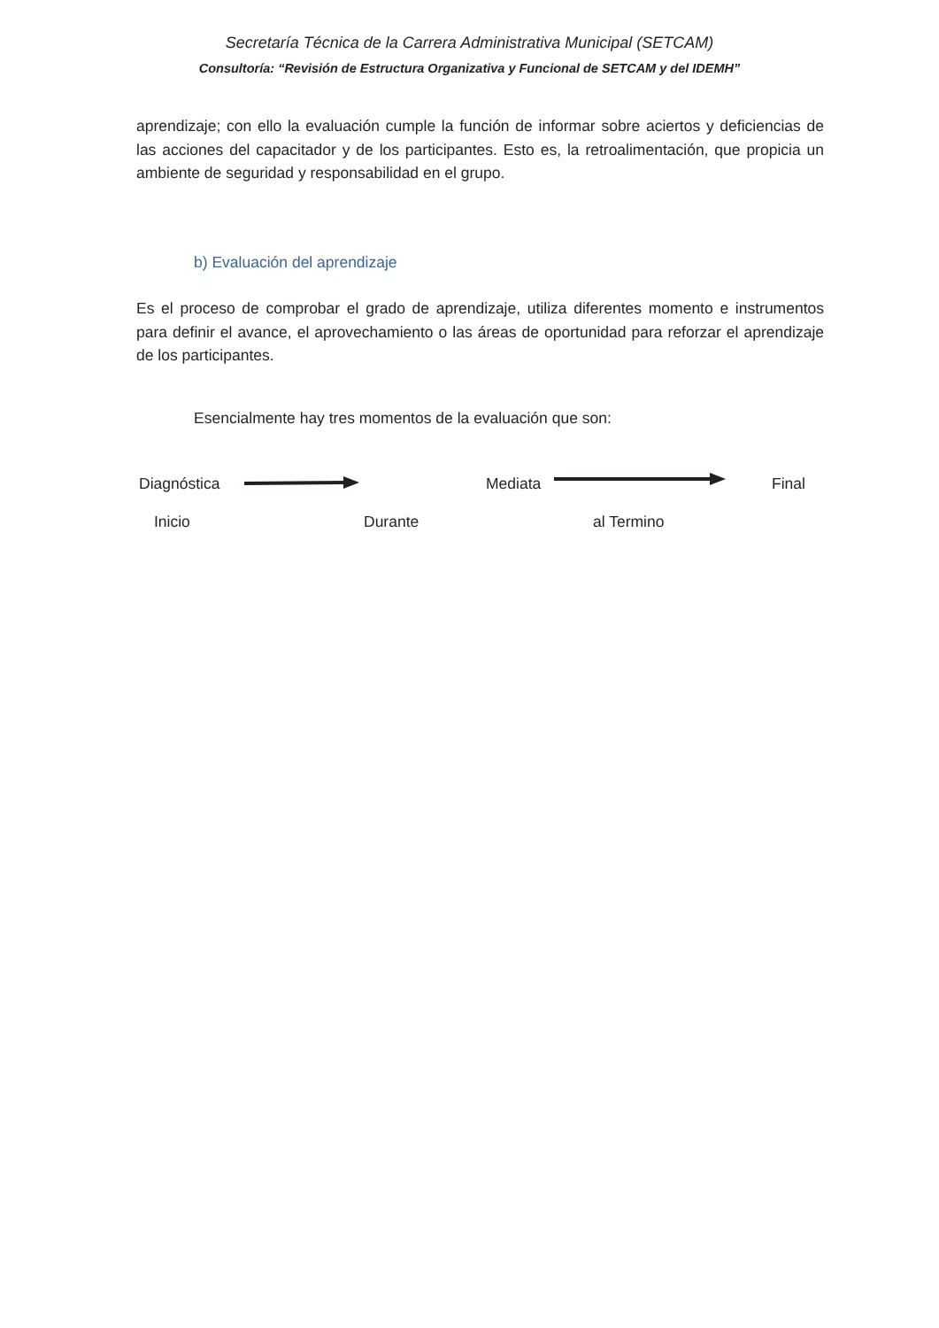Secretaría Técnica de la Carrera Administrativa Municipal (SETCAM)
Consultoría: “Revisión de Estructura Organizativa y Funcional de SETCAM y del IDEMH”
aprendizaje; con ello la evaluación cumple la función de informar sobre aciertos y deficiencias de las acciones del capacitador y de los participantes. Esto es, la retroalimentación, que propicia un ambiente de seguridad y responsabilidad en el grupo.
b) Evaluación del aprendizaje
Es el proceso de comprobar el grado de aprendizaje, utiliza diferentes momento e instrumentos para definir el avance, el aprovechamiento o las áreas de oportunidad para reforzar el aprendizaje de los participantes.
Esencialmente hay tres momentos de la evaluación que son:
Diagnóstica Mediata Final
Inicio Durante al Termino